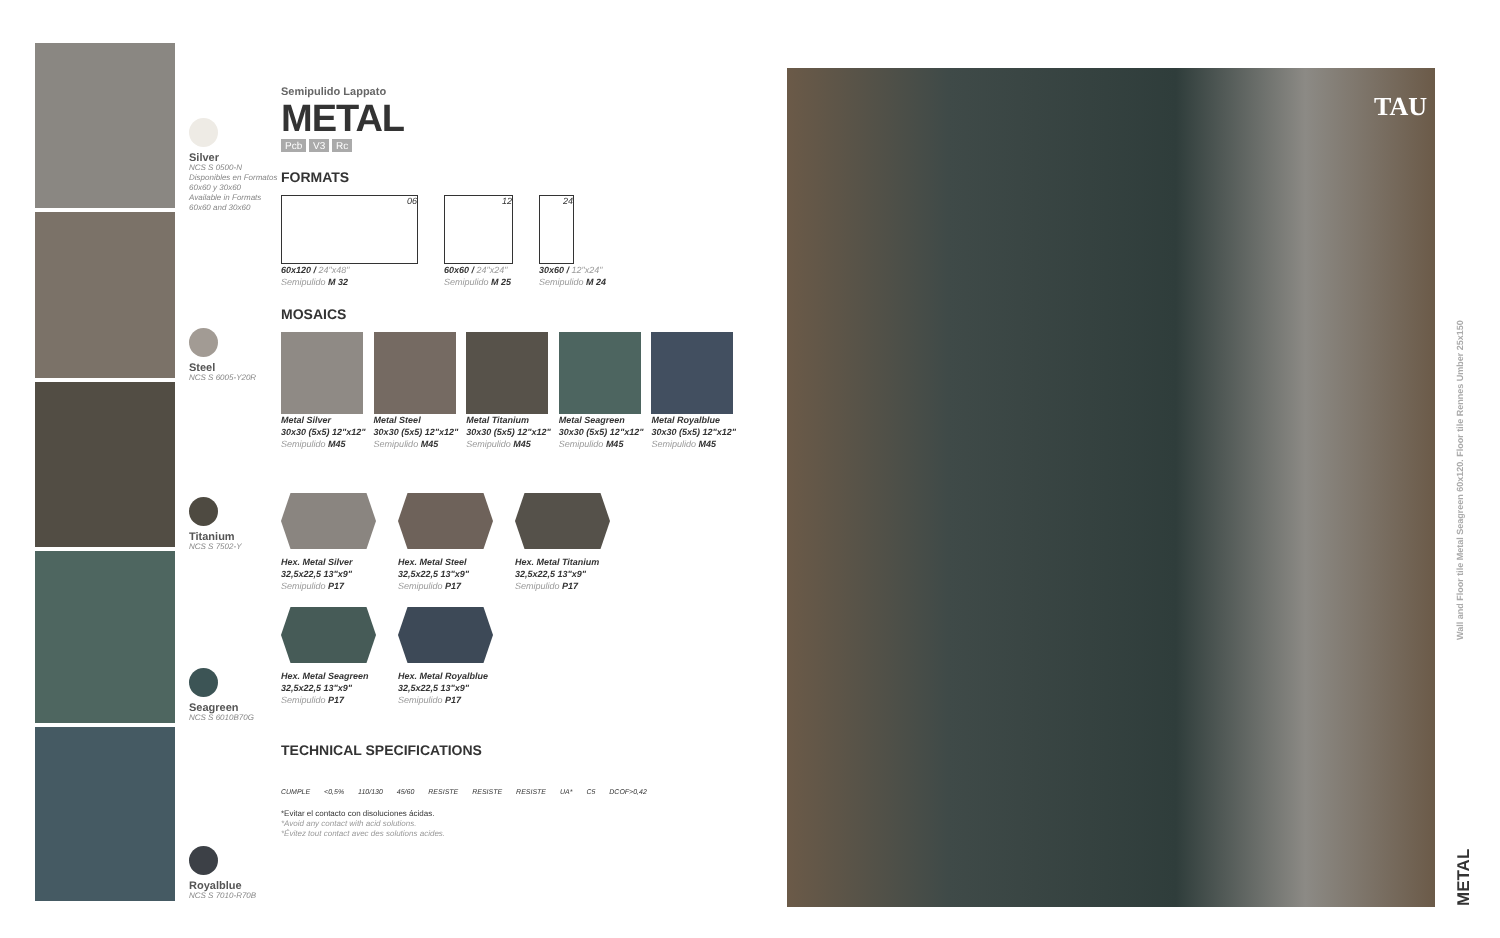Silver
NCS S 0500-N
Disponibles en Formatos
60x60 y 30x60
Available in Formats
60x60 and 30x60
Steel
NCS S 6005-Y20R
Titanium
NCS S 7502-Y
Seagreen
NCS S 6010B70G
Royalblue
NCS S 7010-R70B
Semipulido Lappato
METAL
Pcb V3 Rc
FORMATS
06
60x120 / 24"x48"
Semipulido M 32
12
60x60 / 24"x24"
Semipulido M 25
24
30x60 / 12"x24"
Semipulido M 24
MOSAICS
Metal Silver
30x30 (5x5) 12"x12"
Semipulido M45
Metal Steel
30x30 (5x5) 12"x12"
Semipulido M45
Metal Titanium
30x30 (5x5) 12"x12"
Semipulido M45
Metal Seagreen
30x30 (5x5) 12"x12"
Semipulido M45
Metal Royalblue
30x30 (5x5) 12"x12"
Semipulido M45
Hex. Metal Silver
32,5x22,5 13"x9"
Semipulido P17
Hex. Metal Steel
32,5x22,5 13"x9"
Semipulido P17
Hex. Metal Titanium
32,5x22,5 13"x9"
Semipulido P17
Hex. Metal Seagreen
32,5x22,5 13"x9"
Semipulido P17
Hex. Metal Royalblue
32,5x22,5 13"x9"
Semipulido P17
TECHNICAL SPECIFICATIONS
CUMPLE <0,5% 110/130 45/60 RESISTE RESISTE RESISTE UA* C5 DCOF>0,42
*Evitar el contacto con disoluciones ácidas.
*Avoid any contact with acid solutions.
*Évitez tout contact avec des solutions acides.
TAU
Wall and Floor tile Metal Seagreen 60x120. Floor tile Rennes Umber 25x150
METAL